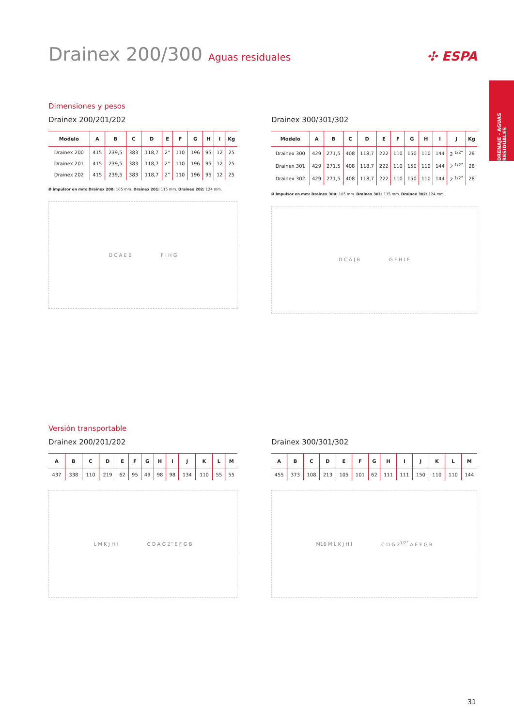Drainex 200/300 Aguas residuales
✣ ESPA
DRENAJE - AGUAS RESIDUALES
Dimensiones y pesos
Drainex 200/201/202
| Modelo | A | B | C | D | E | F | G | H | I | Kg |
| --- | --- | --- | --- | --- | --- | --- | --- | --- | --- | --- |
| Drainex 200 | 415 | 239,5 | 383 | 118,7 | 2” | 110 | 196 | 95 | 12 | 25 |
| Drainex 201 | 415 | 239,5 | 383 | 118,7 | 2” | 110 | 196 | 95 | 12 | 25 |
| Drainex 202 | 415 | 239,5 | 383 | 118,7 | 2” | 110 | 196 | 95 | 12 | 25 |
Ø impulsor en mm: Drainex 200: 105 mm. Drainex 201: 115 mm. Drainex 202: 124 mm.
D C A E B F I H G
Drainex 300/301/302
| Modelo | A | B | C | D | E | F | G | H | I | J | Kg |
| --- | --- | --- | --- | --- | --- | --- | --- | --- | --- | --- | --- |
| Drainex 300 | 429 | 271,5 | 408 | 118,7 | 222 | 110 | 150 | 110 | 144 | 2 <sup>1/2”</sup> | 28 |
| Drainex 301 | 429 | 271,5 | 408 | 118,7 | 222 | 110 | 150 | 110 | 144 | 2 <sup>1/2”</sup> | 28 |
| Drainex 302 | 429 | 271,5 | 408 | 118,7 | 222 | 110 | 150 | 110 | 144 | 2 <sup>1/2”</sup> | 28 |
Ø impulsor en mm: Drainex 300: 105 mm. Drainex 301: 115 mm. Drainex 302: 124 mm.
D C A J B G F H I E
Versión transportable
Drainex 200/201/202
| A | B | C | D | E | F | G | H | I | J | K | L | M |
| --- | --- | --- | --- | --- | --- | --- | --- | --- | --- | --- | --- | --- |
| 437 | 338 | 110 | 219 | 62 | 95 | 49 | 98 | 98 | 134 | 110 | 55 | 55 |
L M K J H I C D A G 2” E F G B
Drainex 300/301/302
| A | B | C | D | E | F | G | H | I | J | K | L | M |
| --- | --- | --- | --- | --- | --- | --- | --- | --- | --- | --- | --- | --- |
| 455 | 373 | 108 | 213 | 105 | 101 | 62 | 111 | 111 | 150 | 110 | 110 | 144 |
M16 M L K J H I C D G 2<sup>1/2”</sup> A E F G B
31